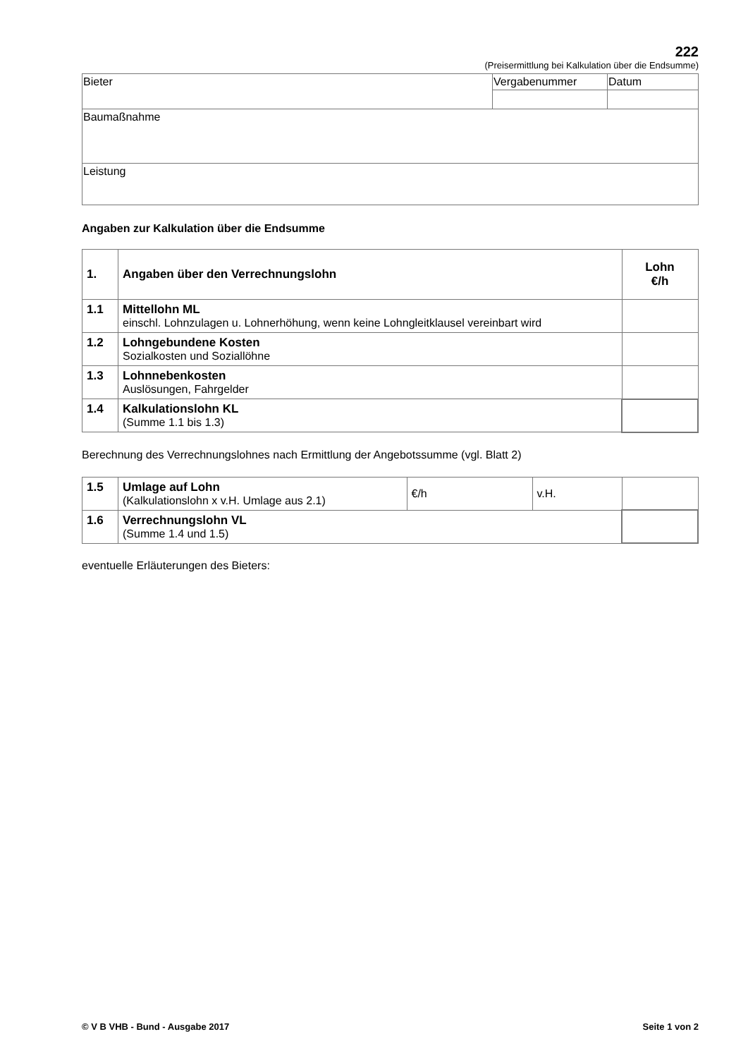222
(Preisermittlung bei Kalkulation über die Endsumme)
| Bieter | Vergabenummer | Datum |
| Baumaßnahme | | |
| Leistung | | |
Angaben zur Kalkulation über die Endsumme
| 1. | Angaben über den Verrechnungslohn | Lohn €/h |
| 1.1 | Mittellohn ML einschl. Lohnzulagen u. Lohnerhöhung, wenn keine Lohngleitklausel vereinbart wird | |
| 1.2 | Lohngebundene Kosten Sozialkosten und Soziallöhne | |
| 1.3 | Lohnnebenkosten Auslösungen, Fahrgelder | |
| 1.4 | Kalkulationslohn KL (Summe 1.1 bis 1.3) | |
Berechnung des Verrechnungslohnes nach Ermittlung der Angebotssumme (vgl. Blatt 2)
| 1.5 | Umlage auf Lohn (Kalkulationslohn x v.H. Umlage aus 2.1) | €/h | v.H. | |
| 1.6 | Verrechnungslohn VL (Summe 1.4 und 1.5) | | | |
eventuelle Erläuterungen des Bieters:
© V B VHB - Bund - Ausgabe 2017 Seite 1 von 2